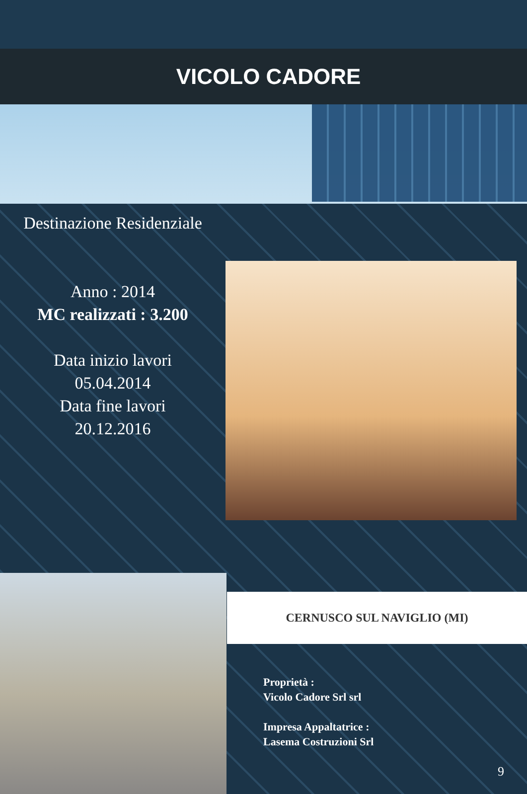VICOLO CADORE
Destinazione Residenziale
Anno : 2014
MC realizzati : 3.200
Data inizio lavori
05.04.2014
Data fine lavori
20.12.2016
CERNUSCO SUL NAVIGLIO (MI)
Proprietà :
Vicolo Cadore Srl srl
Impresa Appaltatrice :
Lasema Costruzioni Srl
9